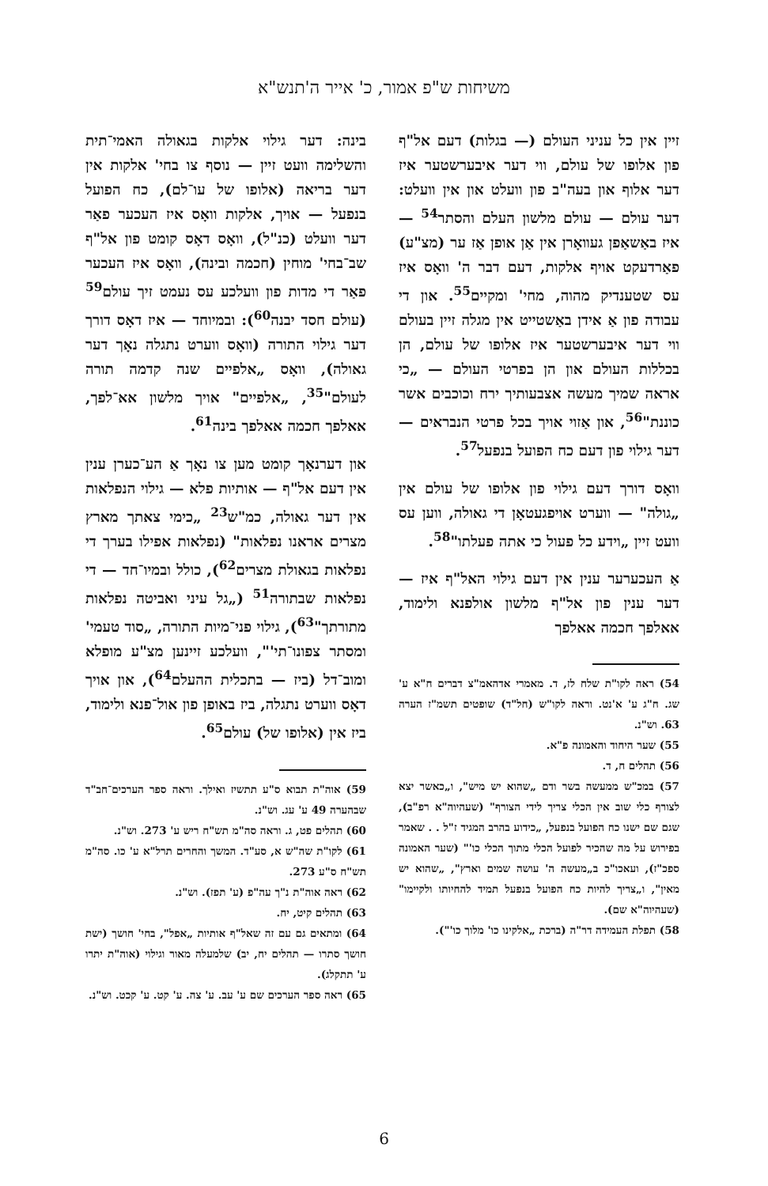משיחות ש"פ אמור, כ' אייר ה'תנש"א
זיין אין כל עניני העולם (— בגלות) דעם אל"ף פון אלופו של עולם, ווי דער איבערשטער איז דער אלוף און בעה"ב פון וועלט און אין וועלט: דער עולם — עולם מלשון העלם והסתר<sup>54</sup> — איז באַשאַפן געוואָרן אין אַן אופן אַז ער (מצ"ע) פאַרדעקט אויף אלקות, דעם דבר ה' וואָס איז עס שטענדיק מהוה, מחי' ומקיים<sup>55</sup>. און די עבודה פון אַ אידן באַשטייט אין מגלה זיין בעולם ווי דער איבערשטער איז אלופו של עולם, הן בכללות העולם און הן בפרטי העולם — „כי אראה שמיך מעשה אצבעותיך ירח וכוכבים אשר כוננת"<sup>56</sup>, און אַזוי אויך בכל פרטי הנבראים — דער גילוי פון דעם כח הפועל בנפעל<sup>57</sup>.
וואָס דורך דעם גילוי פון אלופו של עולם אין „גולה" — ווערט אויפגעטאָן די גאולה, ווען עס וועט זיין „וידע כל פעול כי אתה פעלתו"<sup>58</sup>.
אַ העכערער ענין אין דעם גילוי האל"ף איז — דער ענין פון אל"ף מלשון אולפנא ולימוד, אאלפך חכמה אאלפך
54) ראה לקו"ת שלח לז, ד. מאמרי אדהאמ"צ דברים ח"א ע' שג. ח"ג ע' א'נט. וראה לקו"ש (חל"ד) שופטים תשמ"ז הערה 63. וש"נ.
55) שער היחוד והאמונה פ"א.
56) תהלים ח, ד.
57) במכ"ש ממעשה בשר ודם „שהוא יש מיש", ו„כאשר יצא לצורף כלי שוב אין הכלי צריך לידי הצורף" (שעהיוה"א רפ"ב), שגם שם ישנו כח הפועל בנפעל, „כידוע בהרב המגיד ז"ל . . שאמר בפירוש על מה שהכיר לפועל הכלי מתוך הכלי כו'" (שער האמונה ספכ"ז), ועאכו"כ ב„מעשה ה' עושה שמים וארץ", „שהוא יש מאין", ו„צריך להיות כח הפועל בנפעל תמיד להחיותו ולקיימו" (שעהיוה"א שם).
58) תפלת העמידה דר"ה (ברכת „אלקינו כו' מלוך כו'").
בינה: דער גילוי אלקות בגאולה האמי־תית והשלימה וועט זיין — נוסף צו בחי' אלקות אין דער בריאה (אלופו של עו־לם), כח הפועל בנפעל — אויך, אלקות וואָס איז העכער פאַר דער וועלט (כנ"ל), וואָס דאָס קומט פון אל"ף שב־בחי' מוחין (חכמה ובינה), וואָס איז העכער פאַר די מדות פון וועלכע עס נעמט זיך עולם<sup>59</sup> (עולם חסד יבנה<sup>60</sup>): ובמיוחד — איז דאָס דורך דער גילוי התורה (וואָס ווערט נתגלה נאָך דער גאולה), וואָס „אלפיים שנה קדמה תורה לעולם"<sup>35</sup>, „אלפיים" אויך מלשון אא־לפך, אאלפך חכמה אאלפך בינה<sup>61</sup>.
און דערנאָך קומט מען צו נאָך אַ הע־כערן ענין אין דעם אל"ף — אותיות פלא — גילוי הנפלאות אין דער גאולה, כמ"ש<sup>23</sup> „כימי צאתך מארץ מצרים אראנו נפלאות" (נפלאות אפילו בערך די נפלאות בגאולת מצרים<sup>62</sup>), כולל ובמיו־חד — די נפלאות שבתורה<sup>51</sup> („גל עיני ואביטה נפלאות מתורתך"<sup>63</sup>), גילוי פני־מיות התורה, „סוד טעמי' ומסתר צפונו־תי'", וועלכע זיינען מצ"ע מופלא ומוב־דל (ביז — בתכלית ההעלם<sup>64</sup>), און אויך דאָס ווערט נתגלה, ביז באופן פון אול־פנא ולימוד, ביז אין (אלופו של) עולם<sup>65</sup>.
59) אוה"ת תבוא ס"ע תתשיז ואילך. וראה ספר הערכים־חב"ד שבהערה 49 ע' עג. וש"נ.
60) תהלים פט, ג. וראה סה"מ תש"ח ריש ע' 273. וש"נ.
61) לקו"ת שה"ש א, סע"ד. המשך והחרים תרל"א ע' כו. סה"מ תש"ח ס"ע 273.
62) ראה אוה"ת נ"ך עה"פ (ע' תפז). וש"נ.
63) תהלים קיט, יח.
64) ומתאים גם עם זה שאל"ף אותיות „אפל", בחי' חושך (ישת חושך סתרו — תהלים יח, יב) שלמעלה מאור וגילוי (אוה"ת יתרו ע' תתקלג).
65) ראה ספר הערכים שם ע' עב. ע' צה. ע' קט. ע' קכט. וש"נ.
6